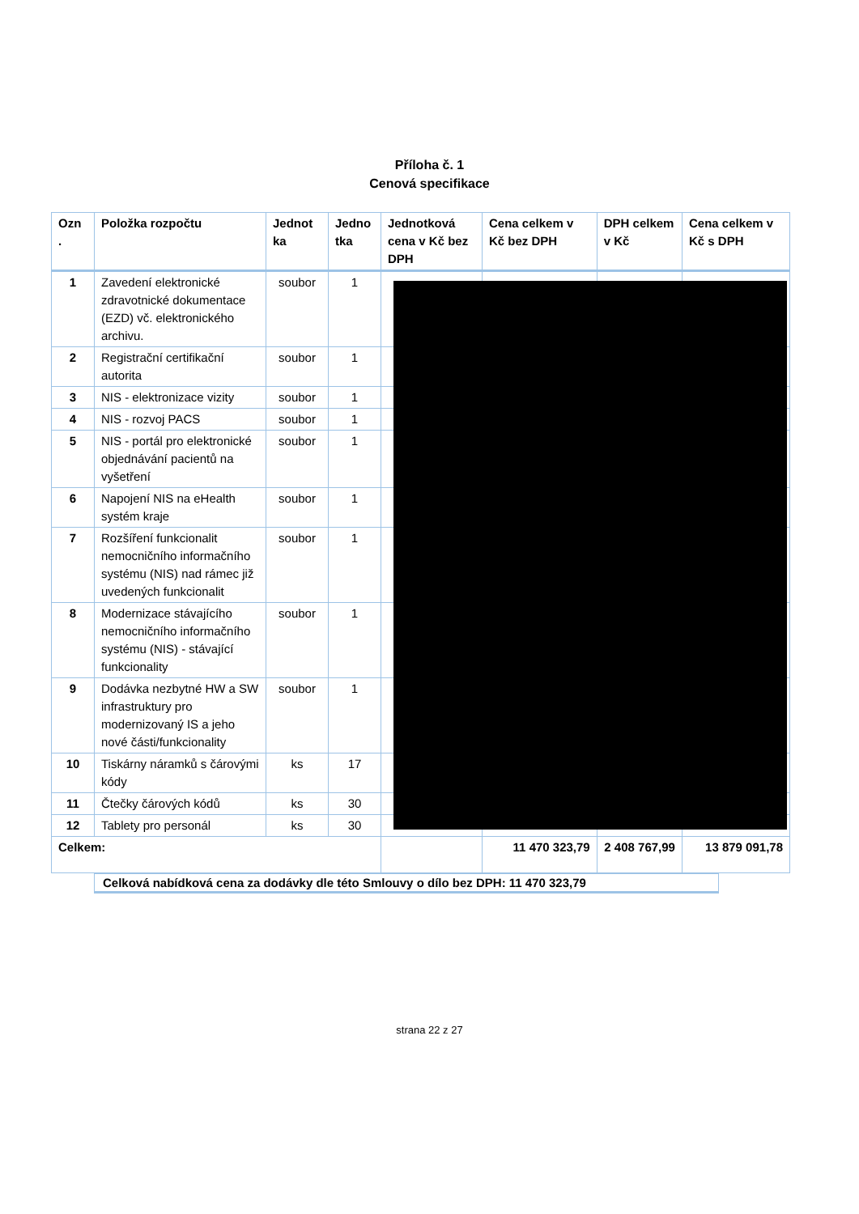Příloha č. 1
Cenová specifikace
| Ozn . | Položka rozpočtu | Jednot ka | Jedno tka | Jednotková cena v Kč bez DPH | Cena celkem v Kč bez DPH | DPH celkem v Kč | Cena celkem v Kč s DPH |
| --- | --- | --- | --- | --- | --- | --- | --- |
| 1 | Zavedení elektronické zdravotnické dokumentace (EZD) vč. elektronického archivu. | soubor | 1 | | | | |
| 2 | Registrační certifikační autorita | soubor | 1 | | | | |
| 3 | NIS - elektronizace vizity | soubor | 1 | | | | |
| 4 | NIS - rozvoj PACS | soubor | 1 | | | | |
| 5 | NIS - portál pro elektronické objednávání pacientů na vyšetření | soubor | 1 | | | | |
| 6 | Napojení NIS na eHealth systém kraje | soubor | 1 | | | | |
| 7 | Rozšíření funkcionalit nemocničního informačního systému (NIS) nad rámec již uvedených funkcionalit | soubor | 1 | | | | |
| 8 | Modernizace stávajícího nemocničního informačního systému (NIS) - stávající funkcionality | soubor | 1 | | | | |
| 9 | Dodávka nezbytné HW a SW infrastruktury pro modernizovaný IS a jeho nové části/funkcionality | soubor | 1 | | | | |
| 10 | Tiskárny náramků s čárovými kódy | ks | 17 | | | | |
| 11 | Čtečky čárových kódů | ks | 30 | | | | |
| 12 | Tablety pro personál | ks | 30 | | | | |
| Celkem: | | | | | 11 470 323,79 | 2 408 767,99 | 13 879 091,78 |
Celková nabídková cena za dodávky dle této Smlouvy o dílo bez DPH: 11 470 323,79
strana 22 z 27